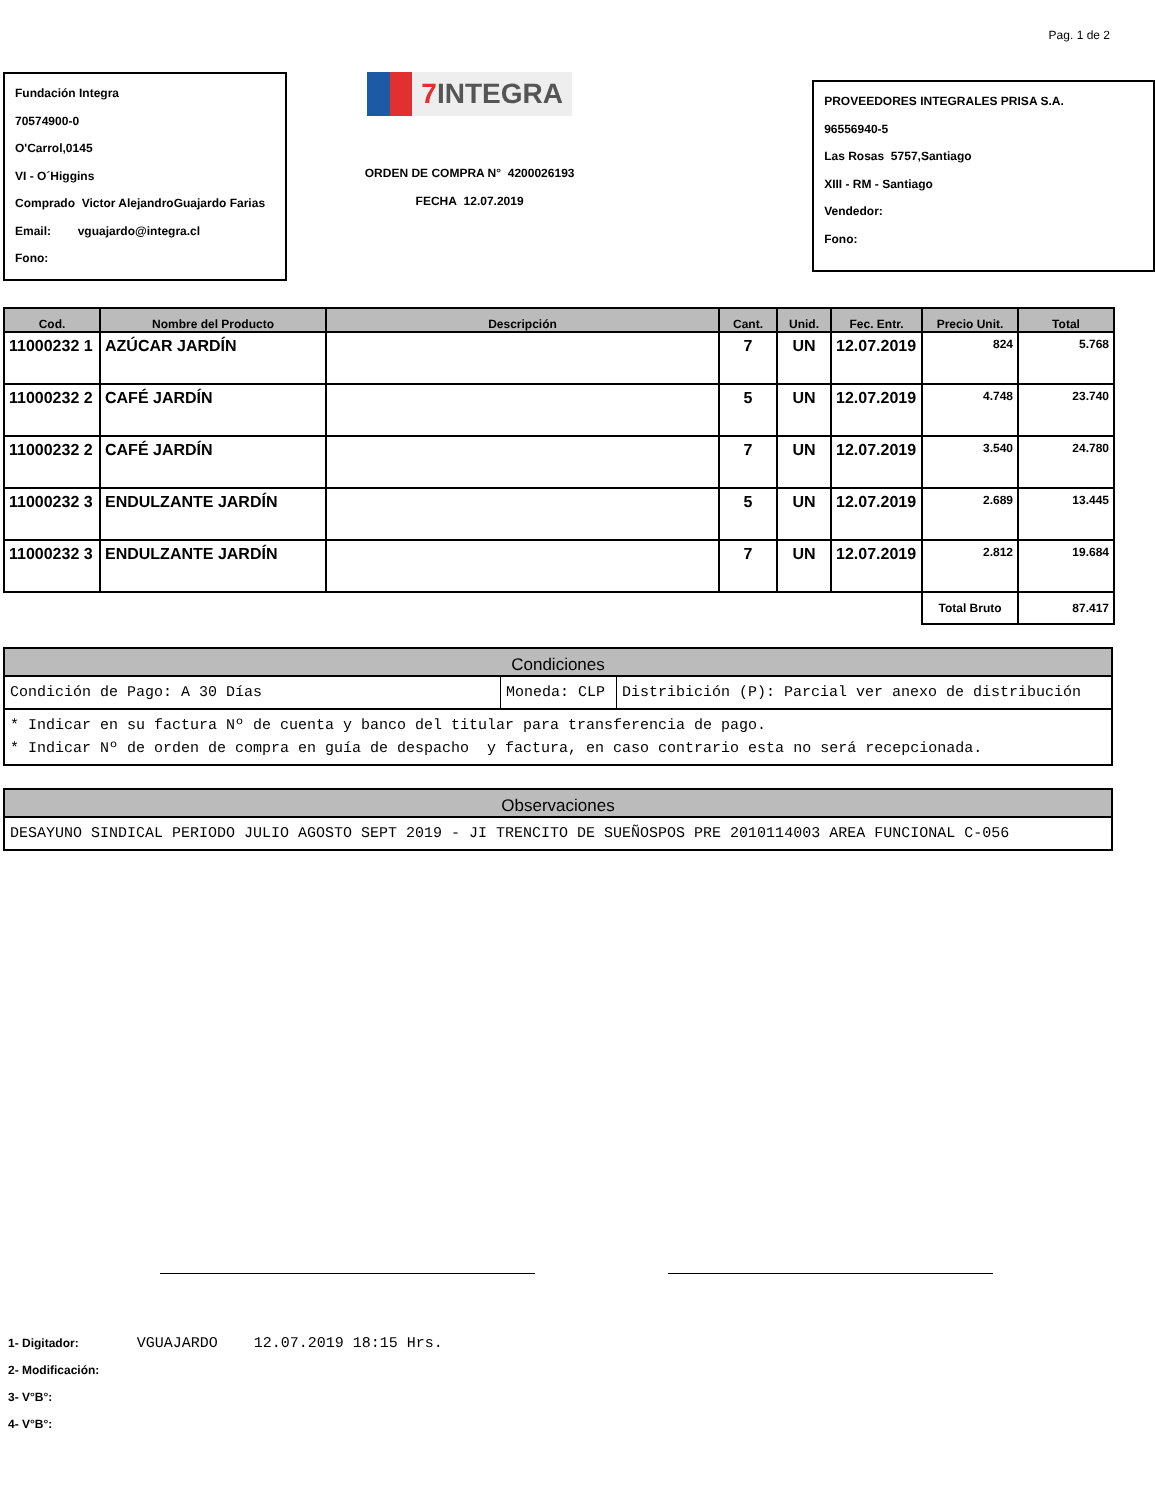Pag. 1 de 2
Fundación Integra
70574900-0
O'Carrol,0145
VI - O´Higgins
Comprado Victor AlejandroGuajardo Farias
Email: vguajardo@integra.cl
Fono:
7 INTEGRA
ORDEN DE COMPRA N° 4200026193
FECHA 12.07.2019
PROVEEDORES INTEGRALES PRISA S.A.
96556940-5
Las Rosas 5757,Santiago
XIII - RM - Santiago
Vendedor:
Fono:
| Cod. | Nombre del Producto | Descripción | Cant. | Unid. | Fec. Entr. | Precio Unit. | Total |
| --- | --- | --- | --- | --- | --- | --- | --- |
| 11000232 1 | AZÚCAR JARDÍN | | 7 | UN | 12.07.2019 | 824 | 5.768 |
| 11000232 2 | CAFÉ JARDÍN | | 5 | UN | 12.07.2019 | 4.748 | 23.740 |
| 11000232 2 | CAFÉ JARDÍN | | 7 | UN | 12.07.2019 | 3.540 | 24.780 |
| 11000232 3 | ENDULZANTE JARDÍN | | 5 | UN | 12.07.2019 | 2.689 | 13.445 |
| 11000232 3 | ENDULZANTE JARDÍN | | 7 | UN | 12.07.2019 | 2.812 | 19.684 |
| | | | | | | Total Bruto | 87.417 |
| Condiciones | | |
| --- | --- | --- |
| Condición de Pago: A 30 Días | Moneda: CLP | Distribición (P): Parcial ver anexo de distribución |
| * Indicar en su factura Nº de cuenta y banco del titular para transferencia de pago. * Indicar Nº de orden de compra en guía de despacho y factura, en caso contrario esta no será recepcionada. | | |
| Observaciones |
| --- |
| DESAYUNO SINDICAL PERIODO JULIO AGOSTO SEPT 2019 - JI TRENCITO DE SUEÑOSPOS PRE 2010114003 AREA FUNCIONAL C-056 |
1- Digitador: VGUAJARDO 12.07.2019 18:15 Hrs.
2- Modificación:
3- V°B°:
4- V°B°: